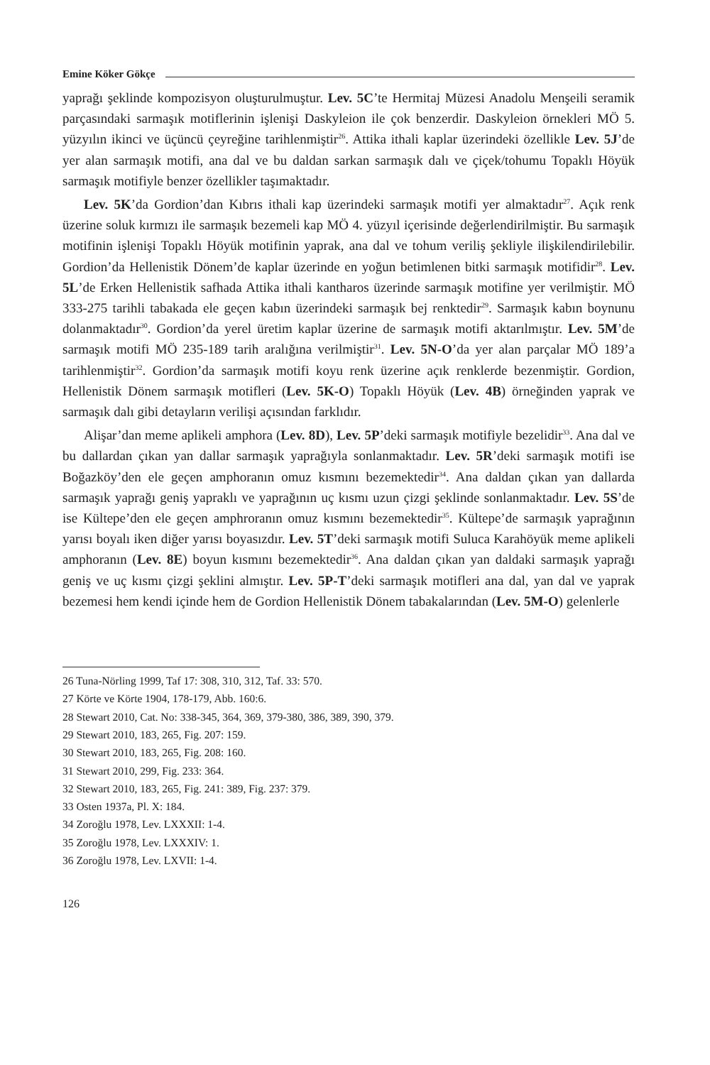Emine Köker Gökçe
yaprağı şeklinde kompozisyon oluşturulmuştur. Lev. 5C’te Hermitaj Müzesi Anadolu Menşeili seramik parçasındaki sarmaşık motiflerinin işlenişi Daskyleion ile çok benzerdir. Daskyleion örnekleri MÖ 5. yüzyılın ikinci ve üçüncü çeyreğine tarihlenmiştir<sup>26</sup>. Attika ithali kaplar üzerindeki özellikle Lev. 5J’de yer alan sarmaşık motifi, ana dal ve bu daldan sarkan sarmaşık dalı ve çiçek/tohumu Topaklı Höyük sarmaşık motifiyle benzer özellikler taşımaktadır.
Lev. 5K’da Gordion’dan Kıbrıs ithali kap üzerindeki sarmaşık motifi yer almaktadır<sup>27</sup>. Açık renk üzerine soluk kırmızı ile sarmaşık bezemeli kap MÖ 4. yüzyıl içerisinde değerlendirilmiştir. Bu sarmaşık motifinin işlenişi Topaklı Höyük motifinin yaprak, ana dal ve tohum veriliş şekliyle ilişkilendirilebilir. Gordion’da Hellenistik Dönem’de kaplar üzerinde en yoğun betimlenen bitki sarmaşık motifidir<sup>28</sup>. Lev. 5L’de Erken Hellenistik safhada Attika ithali kantharos üzerinde sarmaşık motifine yer verilmiştir. MÖ 333-275 tarihli tabakada ele geçen kabın üzerindeki sarmaşık bej renktedir<sup>29</sup>. Sarmaşık kabın boynunu dolanmaktadır<sup>30</sup>. Gordion’da yerel üretim kaplar üzerine de sarmaşık motifi aktarılmıştır. Lev. 5M’de sarmaşık motifi MÖ 235-189 tarih aralığına verilmiştir<sup>31</sup>. Lev. 5N-O’da yer alan parçalar MÖ 189’a tarihlenmiştir<sup>32</sup>. Gordion’da sarmaşık motifi koyu renk üzerine açık renklerde bezenmiştir. Gordion, Hellenistik Dönem sarmaşık motifleri (Lev. 5K-O) Topaklı Höyük (Lev. 4B) örneğinden yaprak ve sarmaşık dalı gibi detayların verilişi açısından farklıdır.
Alişar’dan meme aplikeli amphora (Lev. 8D), Lev. 5P’deki sarmaşık motifiyle bezelidir<sup>33</sup>. Ana dal ve bu dallardan çıkan yan dallar sarmaşık yaprağıyla sonlanmaktadır. Lev. 5R’deki sarmaşık motifi ise Boğazköy’den ele geçen amphoranın omuz kısmını bezemektedir<sup>34</sup>. Ana daldan çıkan yan dallarda sarmaşık yaprağı geniş yapraklı ve yaprağının uç kısmı uzun çizgi şeklinde sonlanmaktadır. Lev. 5S’de ise Kültepe’den ele geçen amphroranın omuz kısmını bezemektedir<sup>35</sup>. Kültepe’de sarmaşık yaprağının yarısı boyalı iken diğer yarısı boyasızdır. Lev. 5T’deki sarmaşık motifi Suluca Karahöyük meme aplikeli amphoranın (Lev. 8E) boyun kısmını bezemektedir<sup>36</sup>. Ana daldan çıkan yan daldaki sarmaşık yaprağı geniş ve uç kısmı çizgi şeklini almıştır. Lev. 5P-T’deki sarmaşık motifleri ana dal, yan dal ve yaprak bezemesi hem kendi içinde hem de Gordion Hellenistik Dönem tabakalarından (Lev. 5M-O) gelenlerle
26 Tuna-Nörling 1999, Taf 17: 308, 310, 312, Taf. 33: 570.
27 Körte ve Körte 1904, 178-179, Abb. 160:6.
28 Stewart 2010, Cat. No: 338-345, 364, 369, 379-380, 386, 389, 390, 379.
29 Stewart 2010, 183, 265, Fig. 207: 159.
30 Stewart 2010, 183, 265, Fig. 208: 160.
31 Stewart 2010, 299, Fig. 233: 364.
32 Stewart 2010, 183, 265, Fig. 241: 389, Fig. 237: 379.
33 Osten 1937a, Pl. X: 184.
34 Zoroğlu 1978, Lev. LXXXII: 1-4.
35 Zoroğlu 1978, Lev. LXXXIV: 1.
36 Zoroğlu 1978, Lev. LXVII: 1-4.
126